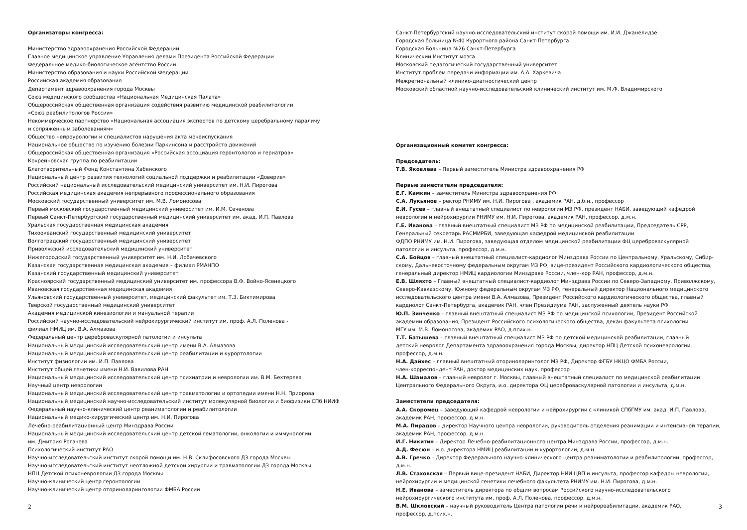Организаторы конгресса:
Министерство здравоохранения Российской Федерации
Главное медицинское управление Управления делами Президента Российской Федерации
Федеральное медико-биологическое агентство России
Министерство образования и науки Российской Федерации
Российская академия образования
Департамент здравоохранения города Москвы
Союз медицинского сообщества «Национальная Медицинская Палата»
Общероссийская общественная организация содействия развитию медицинской реабилитологии
«Союз реабилитологов России»
Некоммерческое партнерство «Национальная ассоциация экспертов по детскому церебральному параличу
и сопряженным заболеваниям»
Общество нейроурологии и специалистов нарушения акта мочеиспускания
Национальное общество по изучению болезни Паркинсона и расстройств движений
Общероссийская общественная организация «Российская ассоциация геронтологов и гериатров»
Кокрейновская группа по реабилитации
Благотворительный Фонд Константина Хабенского
Национальный центр развития технологий социальной поддержки и реабилитации «Доверие»
Российский национальный исследовательский медицинский университет им. Н.И. Пирогова
Российская медицинская академия непрерывного профессионального образования
Московский государственный университет им. М.В. Ломоносова
Первый московский государственный медицинский университет им. И.М. Сеченова
Первый Санкт-Петербургский государственный медицинский университет им. акад. И.П. Павлова
Уральская государственная медицинская академия
Тихоокеанский государственный медицинский университет
Волгоградский государственный медицинский университет
Приволжский исследовательский медицинский университет
Нижегородский государственный университет им. Н.И. Лобачевского
Казанская государственная медицинская академия – филиал РМАНПО
Казанский государственный медицинский университет
Красноярский государственный медицинский университет им. профессора В.Ф. Войно-Ясенецкого
Ивановская государственная медицинская академия
Ульяновский государственный университет, медицинский факультет им. Т.З. Биктимирова
Тверской государственный медицинский университет
Академия медицинской кинезиологии и мануальной терапии
Российский научно-исследовательский нейрохирургический институт им. проф. А.Л. Поленова -
филиал НМИЦ им. В.А. Алмазова
Федеральный центр цереброваскулярной патологии и инсульта
Национальный медицинский исследовательский центр имени В.А. Алмазова
Национальный медицинский исследовательский центр реабилитации и курортологии
Институт физиологии им. И.П. Павлова
Институт общей генетики имени Н.И. Вавилова РАН
Национальный медицинский исследовательский центр психиатрии и неврологии им. В.М. Бехтерева
Научный центр неврологии
Национальный медицинский исследовательский центр травматологии и ортопедии имени Н.Н. Приорова
Национальный медицинский научно-исследовательский институт молекулярной биологии и биофизики СПб НИИФ
Федеральный научно-клинический центр реаниматологии и реабилитологии
Национальный медико-хирургический центр им. Н.И. Пирогова
Лечебно-реабилитационный центр Минздрава России
Национальный медицинский исследовательский центр детской гематологии, онкологии и иммунологии
им. Дмитрия Рогачева
Психологический институт РАО
Научно-исследовательский институт скорой помощи им. Н.В. Склифосовского ДЗ города Москвы
Научно-исследовательский институт неотложной детской хирургии и травматологии ДЗ города Москвы
НПЦ Детской психоневрологии ДЗ города Москвы
Научно-клинический центр геронтологии
Научно-клинический центр оториноларингологии ФМБА России
2
Санкт-Петербургский научно-исследовательский институт скорой помощи им. И.И. Джанелидзе
Городская больница №40 Курортного района Санкт-Петербурга
Городская Больница №26 Санкт-Петербурга
Клинический Институт мозга
Московский педагогический государственный университет
Институт проблем передачи информации им. А.А. Харкевича
Межрегиональный клинико-диагностический центр
Московский областной научно-исследовательский клинический институт им. М.Ф. Владимирского
Организационный комитет конгресса:
Председатель:
Т.В. Яковлева – Первый заместитель Министра здравоохранения РФ
Первые заместители председателя:
Е.Г. Камкин – заместитель Министра здравоохранения РФ
С.А. Лукьянов – ректор РНИМУ им. Н.И. Пирогова , академик РАН, д.б.н., профессор
Е.И. Гусев – главный внештатный специалист по неврологии МЗ РФ, президент НАБИ, заведующий кафедрой
неврологии и нейрохирургии РНИМУ им. Н.И. Пирогова, академик РАН, профессор, д.м.н.
Г.Е. Иванова – главный внештатный специалист МЗ РФ по медицинской реабилитации, Председатель СРР,
Генеральный секретарь РАСМИРБИ, заведующая кафедрой медицинской реабилитации
ФДПО РНИМУ им. Н.И. Пирогова, заведующая отделом медицинской реабилитации ФЦ цереброваскулярной
патологии и инсульта, профессор, д.м.н.
С.А. Бойцов – главный внештатный специалист-кардиолог Минздрава России по Центральному, Уральскому, Сибир-
скому, Дальневосточному федеральным округам МЗ РФ, вице-президент Российского кардиологического общества,
генеральный директор НМИЦ кардиологии Минздрава России, член-кор РАН, профессор, д.м.н.
Е.В. Шляхто – Главный внештатный специалист-кардиолог Минздрава России по Северо-Западному, Приволжскому,
Северо-Кавказскому, Южному федеральным округам МЗ РФ, генеральный директор Национального медицинского
исследовательского центра имени В.А. Алмазова, Президент Российского кардиологического общества, главный
кардиолог Санкт-Петербурга, академик РАН, член Президиума РАН, заслуженный деятель науки РФ
Ю.П. Зинченко – главный внештатный специалист МЗ РФ по медицинской психологии, Президент Российской
академии образования, Президент Российского психологического общества, декан факультета психологии
МГУ им. М.В. Ломоносова, академик РАО, д.псих.н.
Т.Т. Батышева – главный внештатный специалист МЗ РФ по детской медицинской реабилитации, главный
детский невролог Департамента здравоохранения города Москвы, директор НПЦ Детской психоневрологии,
профессор, д.м.н.
Н.А. Дайхес – главный внештатный оториноларинголог МЗ РФ, Директор ФГБУ НКЦО ФМБА России,
член-корреспондент РАН, доктор медицинских наук, профессор
Н.А. Шамалов – главный невролог г. Москвы, главный внештатный специалист по медицинской реабилитации
Центрального Федерального Округа, и.о. директора ФЦ цереброваскулярной патологии и инсульта, д.м.н.
Заместители председателя:
А.А. Скоромец – заведующий кафедрой неврологии и нейрохирургии с клиникой СПбГМУ им. акад. И.П. Павлова,
академик РАН, профессор, д.м.н.
М.А. Пирадов – директор Научного центра неврологии, руководитель отделения реанимации и интенсивной терапии,
академик РАН, профессор, д.м.н.
И.Г. Никитин – Директор Лечебно-реабилитационного центра Минздрава России, профессор, д.м.н.
А.Д. Фесюн – и.о. директора НМИЦ реабилитации и курортологии, д.м.н.
А.В. Гречко – Директор Федерального научно-клинического центра реаниматологии и реабилитологии, профессор,
д.м.н.
Л.В. Стаховская – Первый вице-президент НАБИ, Директор НИИ ЦВП и инсульта, профессор кафедры неврологии,
нейрохирургии и медицинской генетики лечебного факультета РНИМУ им. Н.И. Пирогова, д.м.н.
Н.Е. Иванова – заместитель директора по общим вопросам Российского научно-исследовательского
нейрохирургического института им. проф. А.Л. Поленова, профессор, д.м.н.
В.М. Шкловский – научный руководитель Центра патологии речи и нейрореабилитации, академик РАО,
профессор, д.псих.н.
3